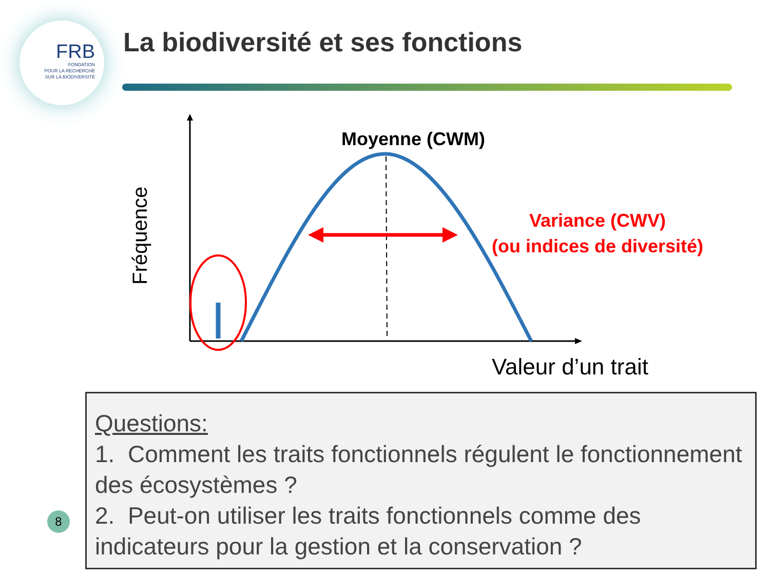FRB
FONDATION
POUR LA RECHERCHE
SUR LA BIODIVERSITÉ
La biodiversité et ses fonctions
Moyenne (CWM)
Variance (CWV)
(ou indices de diversité)
Fréquence
Valeur d’un trait
Questions:
1. Comment les traits fonctionnels régulent le fonctionnement des écosystèmes ?
2. Peut-on utiliser les traits fonctionnels comme des indicateurs pour la gestion et la conservation ?
8